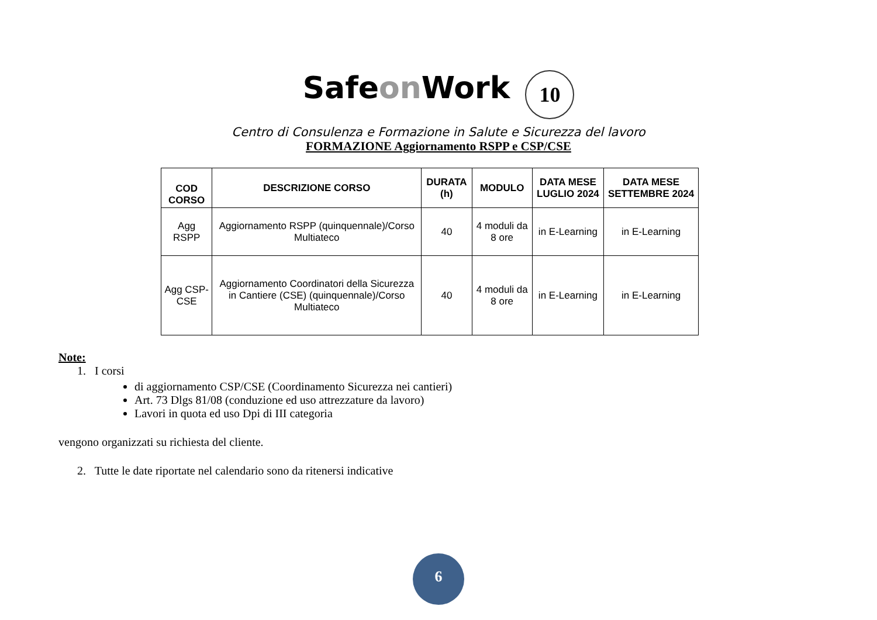Safeon Work 10
Centro di Consulenza e Formazione in Salute e Sicurezza del lavoro
FORMAZIONE Aggiornamento RSPP e CSP/CSE
| COD CORSO | DESCRIZIONE CORSO | DURATA (h) | MODULO | DATA MESE LUGLIO 2024 | DATA MESE SETTEMBRE 2024 |
| --- | --- | --- | --- | --- | --- |
| Agg RSPP | Aggiornamento RSPP (quinquennale)/Corso Multiateco | 40 | 4 moduli da 8 ore | in E-Learning | in E-Learning |
| Agg CSP-CSE | Aggiornamento Coordinatori della Sicurezza in Cantiere (CSE) (quinquennale)/Corso Multiateco | 40 | 4 moduli da 8 ore | in E-Learning | in E-Learning |
Note:
1. I corsi
di aggiornamento CSP/CSE (Coordinamento Sicurezza nei cantieri)
Art. 73 Dlgs 81/08 (conduzione ed uso attrezzature da lavoro)
Lavori in quota ed uso Dpi di III categoria
vengono organizzati su richiesta del cliente.
2. Tutte le date riportate nel calendario sono da ritenersi indicative
6